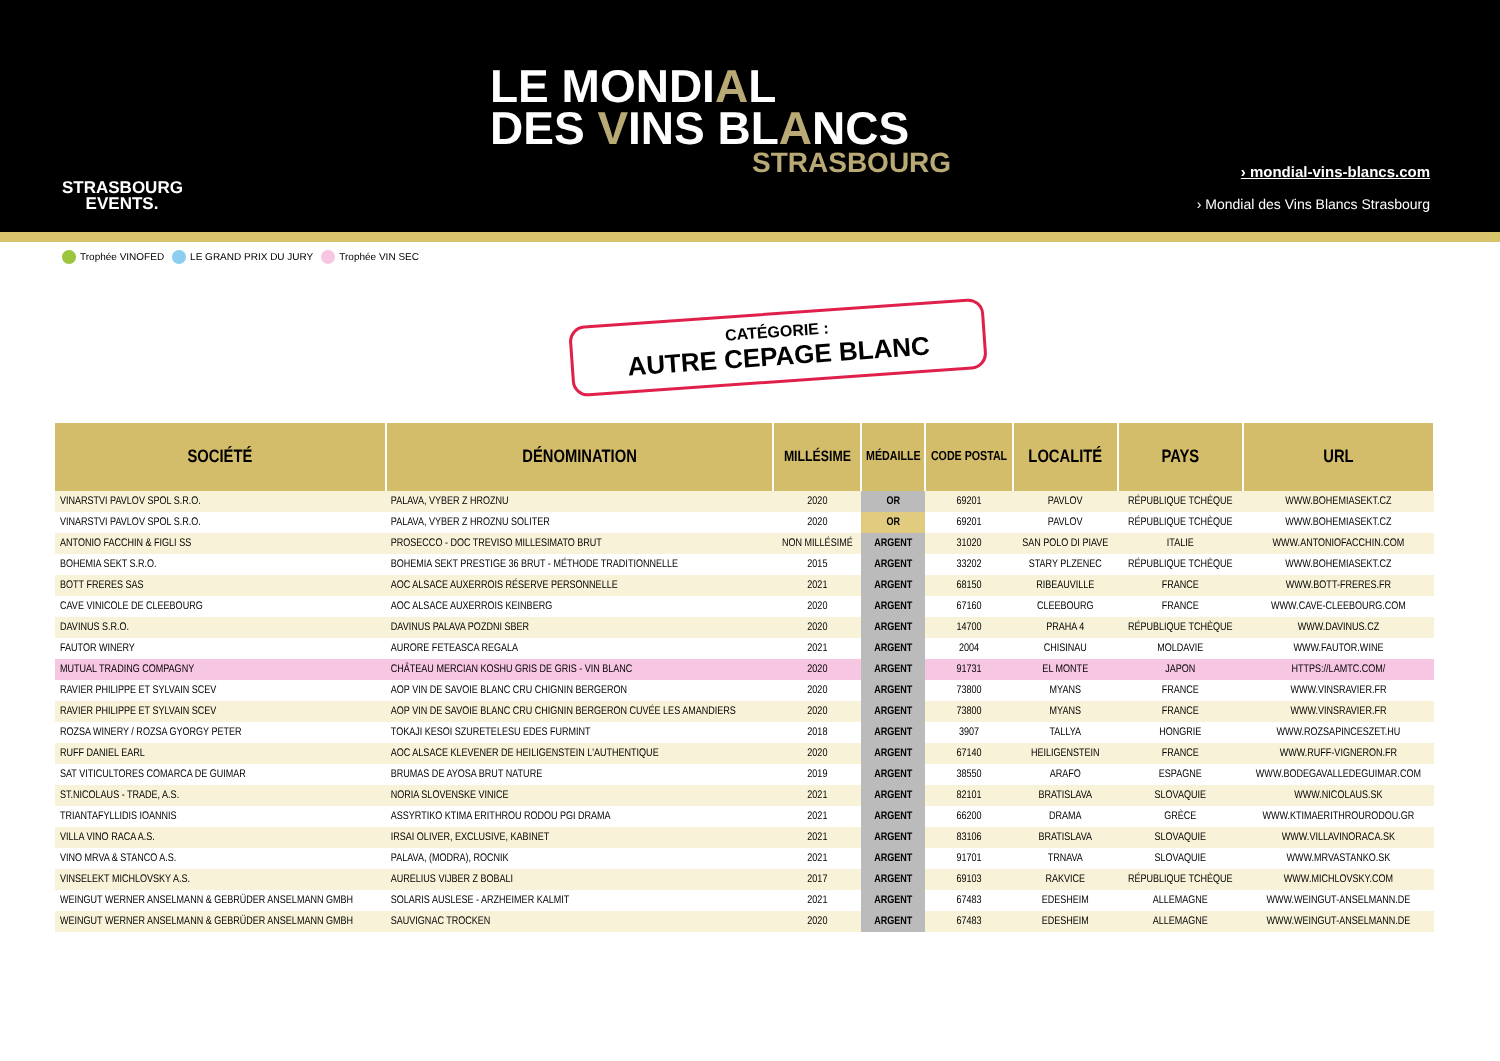STRASBOURG
EVENTS.
LE MONDIAL
DES VINS BLANCS
STRASBOURG
› mondial-vins-blancs.com
› Mondial des Vins Blancs Strasbourg
Trophée VINOFED LE GRAND PRIX DU JURY Trophée VIN SEC
CATÉGORIE :
AUTRE CEPAGE BLANC
| SOCIÉTÉ | DÉNOMINATION | MILLÉSIME | MÉDAILLE | CODE POSTAL | LOCALITÉ | PAYS | URL |
| --- | --- | --- | --- | --- | --- | --- | --- |
| VINARSTVI PAVLOV SPOL S.R.O. | PALAVA, VYBER Z HROZNU | 2020 | OR | 69201 | PAVLOV | RÉPUBLIQUE TCHÈQUE | WWW.BOHEMIASEKT.CZ |
| VINARSTVI PAVLOV SPOL S.R.O. | PALAVA, VYBER Z HROZNU SOLITER | 2020 | OR | 69201 | PAVLOV | RÉPUBLIQUE TCHÈQUE | WWW.BOHEMIASEKT.CZ |
| ANTONIO FACCHIN & FIGLI SS | PROSECCO - DOC TREVISO MILLESIMATO BRUT | NON MILLÉSIMÉ | ARGENT | 31020 | SAN POLO DI PIAVE | ITALIE | WWW.ANTONIOFACCHIN.COM |
| BOHEMIA SEKT S.R.O. | BOHEMIA SEKT PRESTIGE 36 BRUT - MÉTHODE TRADITIONNELLE | 2015 | ARGENT | 33202 | STARY PLZENEC | RÉPUBLIQUE TCHÈQUE | WWW.BOHEMIASEKT.CZ |
| BOTT FRERES SAS | AOC ALSACE AUXERROIS RÉSERVE PERSONNELLE | 2021 | ARGENT | 68150 | RIBEAUVILLE | FRANCE | WWW.BOTT-FRERES.FR |
| CAVE VINICOLE DE CLEEBOURG | AOC ALSACE AUXERROIS KEINBERG | 2020 | ARGENT | 67160 | CLEEBOURG | FRANCE | WWW.CAVE-CLEEBOURG.COM |
| DAVINUS S.R.O. | DAVINUS PALAVA POZDNI SBER | 2020 | ARGENT | 14700 | PRAHA 4 | RÉPUBLIQUE TCHÈQUE | WWW.DAVINUS.CZ |
| FAUTOR WINERY | AURORE FETEASCA REGALA | 2021 | ARGENT | 2004 | CHISINAU | MOLDAVIE | WWW.FAUTOR.WINE |
| MUTUAL TRADING COMPAGNY | CHÂTEAU MERCIAN KOSHU GRIS DE GRIS - VIN BLANC | 2020 | ARGENT | 91731 | EL MONTE | JAPON | HTTPS://LAMTC.COM/ |
| RAVIER PHILIPPE ET SYLVAIN SCEV | AOP VIN DE SAVOIE BLANC CRU CHIGNIN BERGERON | 2020 | ARGENT | 73800 | MYANS | FRANCE | WWW.VINSRAVIER.FR |
| RAVIER PHILIPPE ET SYLVAIN SCEV | AOP VIN DE SAVOIE BLANC CRU CHIGNIN BERGERON CUVÉE LES AMANDIERS | 2020 | ARGENT | 73800 | MYANS | FRANCE | WWW.VINSRAVIER.FR |
| ROZSA WINERY / ROZSA GYORGY PETER | TOKAJI KESOI SZURETELESU EDES FURMINT | 2018 | ARGENT | 3907 | TALLYA | HONGRIE | WWW.ROZSAPINCESZET.HU |
| RUFF DANIEL EARL | AOC ALSACE KLEVENER DE HEILIGENSTEIN L'AUTHENTIQUE | 2020 | ARGENT | 67140 | HEILIGENSTEIN | FRANCE | WWW.RUFF-VIGNERON.FR |
| SAT VITICULTORES COMARCA DE GUIMAR | BRUMAS DE AYOSA BRUT NATURE | 2019 | ARGENT | 38550 | ARAFO | ESPAGNE | WWW.BODEGAVALLEDEGUIMAR.COM |
| ST.NICOLAUS - TRADE, A.S. | NORIA SLOVENSKE VINICE | 2021 | ARGENT | 82101 | BRATISLAVA | SLOVAQUIE | WWW.NICOLAUS.SK |
| TRIANTAFYLLIDIS IOANNIS | ASSYRTIKO KTIMA ERITHROU RODOU PGI DRAMA | 2021 | ARGENT | 66200 | DRAMA | GRÈCE | WWW.KTIMAERITHROURODOU.GR |
| VILLA VINO RACA A.S. | IRSAI OLIVER, EXCLUSIVE, KABINET | 2021 | ARGENT | 83106 | BRATISLAVA | SLOVAQUIE | WWW.VILLAVINORACA.SK |
| VINO MRVA & STANCO A.S. | PALAVA, (MODRA), ROCNIK | 2021 | ARGENT | 91701 | TRNAVA | SLOVAQUIE | WWW.MRVASTANKO.SK |
| VINSELEKT MICHLOVSKY A.S. | AURELIUS VIJBER Z BOBALI | 2017 | ARGENT | 69103 | RAKVICE | RÉPUBLIQUE TCHÈQUE | WWW.MICHLOVSKY.COM |
| WEINGUT WERNER ANSELMANN & GEBRÜDER ANSELMANN GMBH | SOLARIS AUSLESE - ARZHEIMER KALMIT | 2021 | ARGENT | 67483 | EDESHEIM | ALLEMAGNE | WWW.WEINGUT-ANSELMANN.DE |
| WEINGUT WERNER ANSELMANN & GEBRÜDER ANSELMANN GMBH | SAUVIGNAC TROCKEN | 2020 | ARGENT | 67483 | EDESHEIM | ALLEMAGNE | WWW.WEINGUT-ANSELMANN.DE |